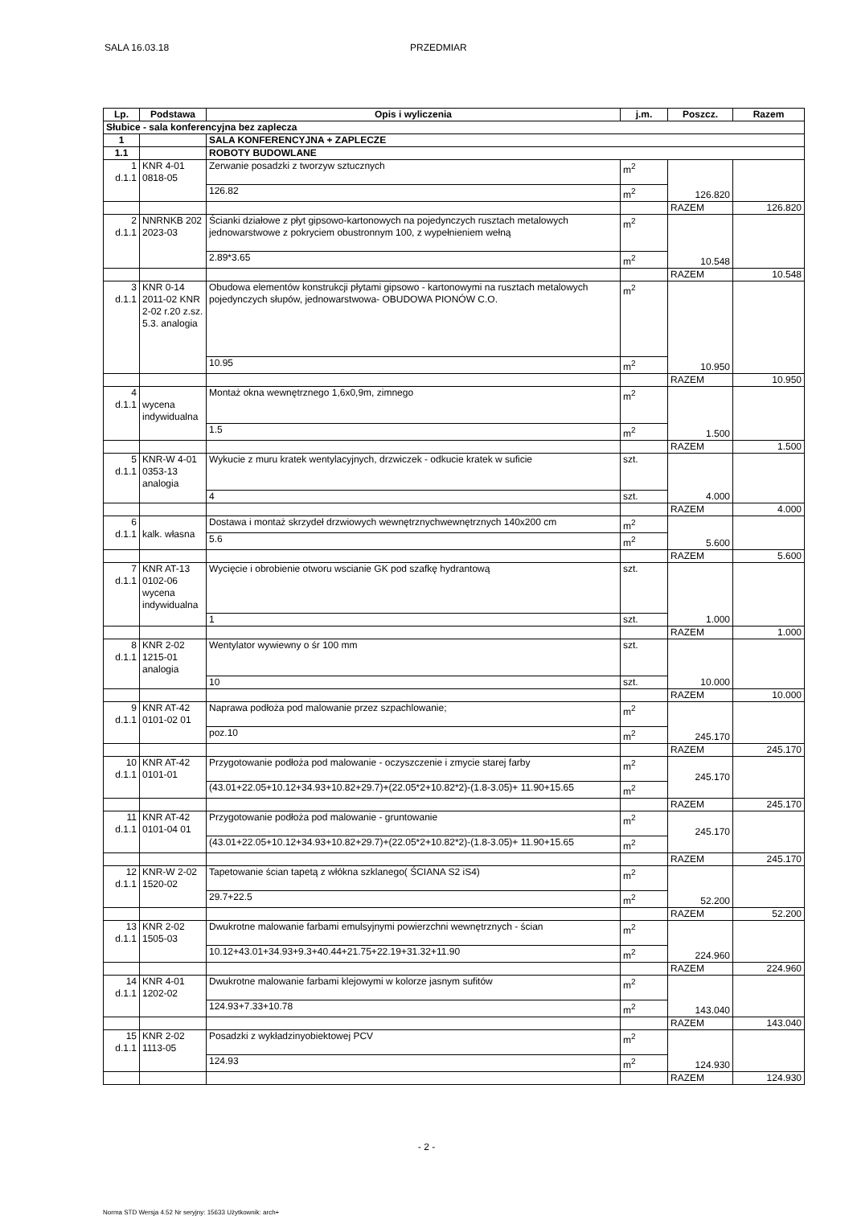SALA 16.03.18 PRZEDMIAR
| Lp. | Podstawa | Opis i wyliczenia | j.m. | Poszcz. | Razem |
| --- | --- | --- | --- | --- | --- |
| Słubice - sala konferencyjna bez zaplecza | | | | | |
| 1 | | SALA KONFERENCYJNA + ZAPLECZE | | | |
| 1.1 | | ROBOTY BUDOWLANE | | | |
| 1 d.1.1 | KNR 4-01 0818-05 | Zerwanie posadzki z tworzyw sztucznych | m<sup>2</sup> | 126.820 | |
| | | 126.82 | m<sup>2</sup> | | |
| | | | | RAZEM | 126.820 |
| 2 d.1.1 | NNRNKB 202 2023-03 | Ścianki działowe z płyt gipsowo-kartonowych na pojedynczych rusztach metalowych jednowarstwowe z pokryciem obustronnym 100, z wypełnieniem wełną | m<sup>2</sup> | 10.548 | |
| | | 2.89*3.65 | m<sup>2</sup> | | |
| | | | | RAZEM | 10.548 |
| 3 d.1.1 | KNR 0-14 2011-02 KNR 2-02 r.20 z.sz. 5.3. analogia | Obudowa elementów konstrukcji płytami gipsowo - kartonowymi na rusztach metalowych pojedynczych słupów, jednowarstwowa- OBUDOWA PIONÓW C.O. | m<sup>2</sup> | 10.950 | |
| | | 10.95 | m<sup>2</sup> | | |
| | | | | RAZEM | 10.950 |
| 4 d.1.1 | wycena indywidualna | Montaż okna wewnętrznego 1,6x0,9m, zimnego | m<sup>2</sup> | 1.500 | |
| | | 1.5 | m<sup>2</sup> | | |
| | | | | RAZEM | 1.500 |
| 5 d.1.1 | KNR-W 4-01 0353-13 analogia | Wykucie z muru kratek wentylacyjnych, drzwiczek - odkucie kratek w suficie | szt. | 4.000 | |
| | | 4 | szt. | | |
| | | | | RAZEM | 4.000 |
| 6 d.1.1 | kalk. własna | Dostawa i montaż skrzydeł drzwiowych wewnętrznychwewnętrznych 140x200 cm | m<sup>2</sup> | 5.600 | |
| | | 5.6 | m<sup>2</sup> | | |
| | | | | RAZEM | 5.600 |
| 7 d.1.1 | KNR AT-13 0102-06 wycena indywidualna | Wycięcie i obrobienie otworu wscianie GK pod szafkę hydrantową | szt. | 1.000 | |
| | | 1 | szt. | | |
| | | | | RAZEM | 1.000 |
| 8 d.1.1 | KNR 2-02 1215-01 analogia | Wentylator wywiewny o śr 100 mm | szt. | 10.000 | |
| | | 10 | szt. | | |
| | | | | RAZEM | 10.000 |
| 9 d.1.1 | KNR AT-42 0101-02 01 | Naprawa podłoża pod malowanie przez szpachlowanie; | m<sup>2</sup> | 245.170 | |
| | | poz.10 | m<sup>2</sup> | | |
| | | | | RAZEM | 245.170 |
| 10 d.1.1 | KNR AT-42 0101-01 | Przygotowanie podłoża pod malowanie - oczyszczenie i zmycie starej farby | m<sup>2</sup> | 245.170 | |
| | | (43.01+22.05+10.12+34.93+10.82+29.7)+(22.05*2+10.82*2)-(1.8-3.05)+ 11.90+15.65 | m<sup>2</sup> | | |
| | | | | RAZEM | 245.170 |
| 11 d.1.1 | KNR AT-42 0101-04 01 | Przygotowanie podłoża pod malowanie - gruntowanie | m<sup>2</sup> | 245.170 | |
| | | (43.01+22.05+10.12+34.93+10.82+29.7)+(22.05*2+10.82*2)-(1.8-3.05)+ 11.90+15.65 | m<sup>2</sup> | | |
| | | | | RAZEM | 245.170 |
| 12 d.1.1 | KNR-W 2-02 1520-02 | Tapetowanie ścian tapetą z włókna szklanego( ŚCIANA S2 iS4) | m<sup>2</sup> | 52.200 | |
| | | 29.7+22.5 | m<sup>2</sup> | | |
| | | | | RAZEM | 52.200 |
| 13 d.1.1 | KNR 2-02 1505-03 | Dwukrotne malowanie farbami emulsyjnymi powierzchni wewnętrznych - ścian | m<sup>2</sup> | 224.960 | |
| | | 10.12+43.01+34.93+9.3+40.44+21.75+22.19+31.32+11.90 | m<sup>2</sup> | | |
| | | | | RAZEM | 224.960 |
| 14 d.1.1 | KNR 4-01 1202-02 | Dwukrotne malowanie farbami klejowymi w kolorze jasnym sufitów | m<sup>2</sup> | 143.040 | |
| | | 124.93+7.33+10.78 | m<sup>2</sup> | | |
| | | | | RAZEM | 143.040 |
| 15 d.1.1 | KNR 2-02 1113-05 | Posadzki z wykładzinyobiektowej PCV | m<sup>2</sup> | 124.930 | |
| | | 124.93 | m<sup>2</sup> | | |
| | | | | RAZEM | 124.930 |
- 2 -
Norma STD Wersja 4.52 Nr seryjny: 15633 Użytkownik: arch+